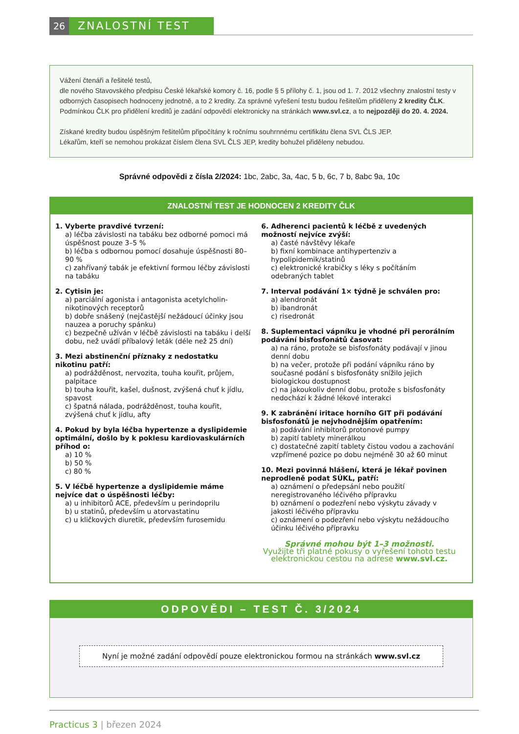26
ZNALOSTNÍ TEST
Vážení čtenáři a řešitelé testů,
dle nového Stavovského předpisu České lékařské komory č. 16, podle § 5 přílohy č. 1, jsou od 1. 7. 2012 všechny znalostní testy v odborných časopisech hodnoceny jednotně, a to 2 kredity. Za správné vyřešení testu budou řešitelům přiděleny 2 kredity ČLK. Podmínkou ČLK pro přidělení kreditů je zadání odpovědí elektronicky na stránkách www.svl.cz, a to nejpozději do 20. 4. 2024.
Získané kredity budou úspěšným řešitelům připočítány k ročnímu souhrnnému certifikátu člena SVL ČLS JEP.
Lékařům, kteří se nemohou prokázat číslem člena SVL ČLS JEP, kredity bohužel přiděleny nebudou.
Správné odpovědi z čísla 2/2024: 1bc, 2abc, 3a, 4ac, 5 b, 6c, 7 b, 8abc 9a, 10c
ZNALOSTNÍ TEST JE HODNOCEN 2 KREDITY ČLK
1. Vyberte pravdivé tvrzení:
a) léčba závislosti na tabáku bez odborné pomoci má úspěšnost pouze 3–5 %
b) léčba s odbornou pomocí dosahuje úspěšnosti 80–90 %
c) zahřívaný tabák je efektivní formou léčby závislosti na tabáku
2. Cytisin je:
a) parciální agonista i antagonista acetylcholin-nikotinových receptorů
b) dobře snášený (nejčastější nežádoucí účinky jsou nauzea a poruchy spánku)
c) bezpečně užíván v léčbě závislosti na tabáku i delší dobu, než uvádí příbalový leták (déle než 25 dní)
3. Mezi abstinenční příznaky z nedostatku nikotinu patří:
a) podrážděnost, nervozita, touha kouřit, průjem, palpitace
b) touha kouřit, kašel, dušnost, zvýšená chuť k jídlu, spavost
c) špatná nálada, podrážděnost, touha kouřit, zvýšená chuť k jídlu, afty
4. Pokud by byla léčba hypertenze a dyslipidemie optimální, došlo by k poklesu kardiovaskulárních příhod o:
a) 10 %
b) 50 %
c) 80 %
5. V léčbě hypertenze a dyslipidemie máme nejvíce dat o úspěšnosti léčby:
a) u inhibitorů ACE, především u perindoprilu
b) u statinů, především u atorvastatinu
c) u kličkových diuretik, především furosemidu
6. Adherenci pacientů k léčbě z uvedených možností nejvíce zvýší:
a) časté návštěvy lékaře
b) fixní kombinace antihypertenziv a hypolipidemik/statinů
c) elektronické krabičky s léky s počítáním odebraných tablet
7. Interval podávání 1× týdně je schválen pro:
a) alendronát
b) ibandronát
c) risedronát
8. Suplementaci vápníku je vhodné při perorálním podávání bisfosfonátů časovat:
a) na ráno, protože se bisfosfonáty podávají v jinou denní dobu
b) na večer, protože při podání vápníku ráno by současné podání s bisfosfonáty snížilo jejich biologickou dostupnost
c) na jakoukoliv denní dobu, protože s bisfosfonáty nedochází k žádné lékové interakci
9. K zabránění iritace horního GIT při podávání bisfosfonátů je nejvhodnějším opatřením:
a) podávání inhibitorů protonové pumpy
b) zapití tablety minerálkou
c) dostatečné zapití tablety čistou vodou a zachování vzpřímené pozice po dobu nejméně 30 až 60 minut
10. Mezi povinná hlášení, která je lékař povinen neprodleně podat SÚKL, patří:
a) oznámení o předepsání nebo použití neregistrovaného léčivého přípravku
b) oznámení o podezření nebo výskytu závady v jakosti léčivého přípravku
c) oznámení o podezření nebo výskytu nežádoucího účinku léčivého přípravku
Správné mohou být 1–3 možnosti.
Využijte tři platné pokusy o vyřešení tohoto testu elektronickou cestou na adrese www.svl.cz.
ODPOVĚDI – TEST Č. 3/2024
Nyní je možné zadání odpovědí pouze elektronickou formou na stránkách www.svl.cz
Practicus 3 | březen 2024